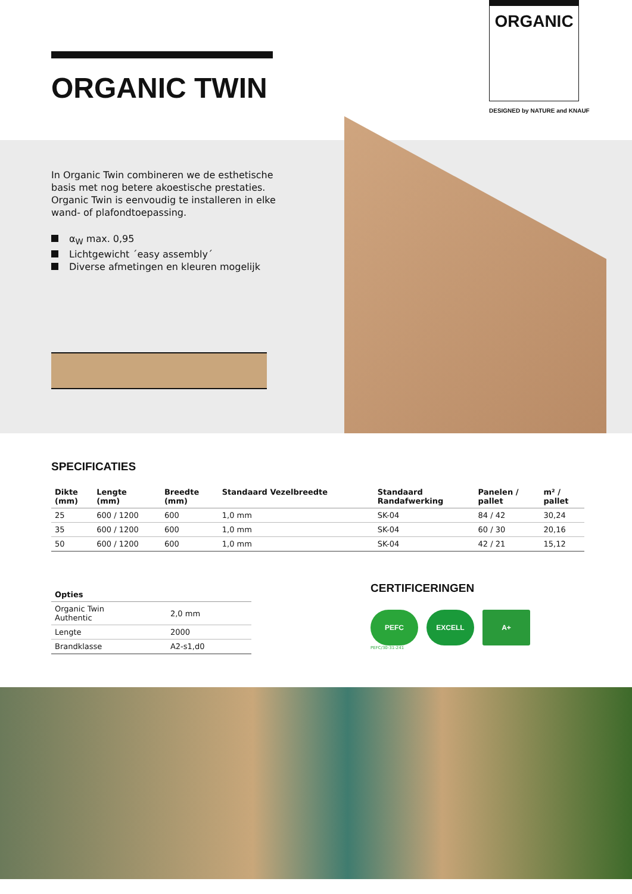ORGANIC TWIN
ORGANIC
DESIGNED by NATURE and KNAUF
In Organic Twin combineren we de esthetische basis met nog betere akoestische prestaties. Organic Twin is eenvoudig te installeren in elke wand- of plafondtoepassing.
α<sub>W</sub> max. 0,95
Lichtgewicht ´easy assembly´
Diverse afmetingen en kleuren mogelijk
SPECIFICATIES
| Dikte (mm) | Lengte (mm) | Breedte (mm) | Standaard Vezelbreedte | Standaard Randafwerking | Panelen / pallet | m² / pallet |
| --- | --- | --- | --- | --- | --- | --- |
| 25 | 600 / 1200 | 600 | 1,0 mm | SK-04 | 84 / 42 | 30,24 |
| 35 | 600 / 1200 | 600 | 1,0 mm | SK-04 | 60 / 30 | 20,16 |
| 50 | 600 / 1200 | 600 | 1,0 mm | SK-04 | 42 / 21 | 15,12 |
| Opties | |
| --- | --- |
| Organic Twin Authentic | 2,0 mm |
| Lengte | 2000 |
| Brandklasse | A2-s1,d0 |
CERTIFICERINGEN
PEFC EXCELL A+
PEFC/30-31-241